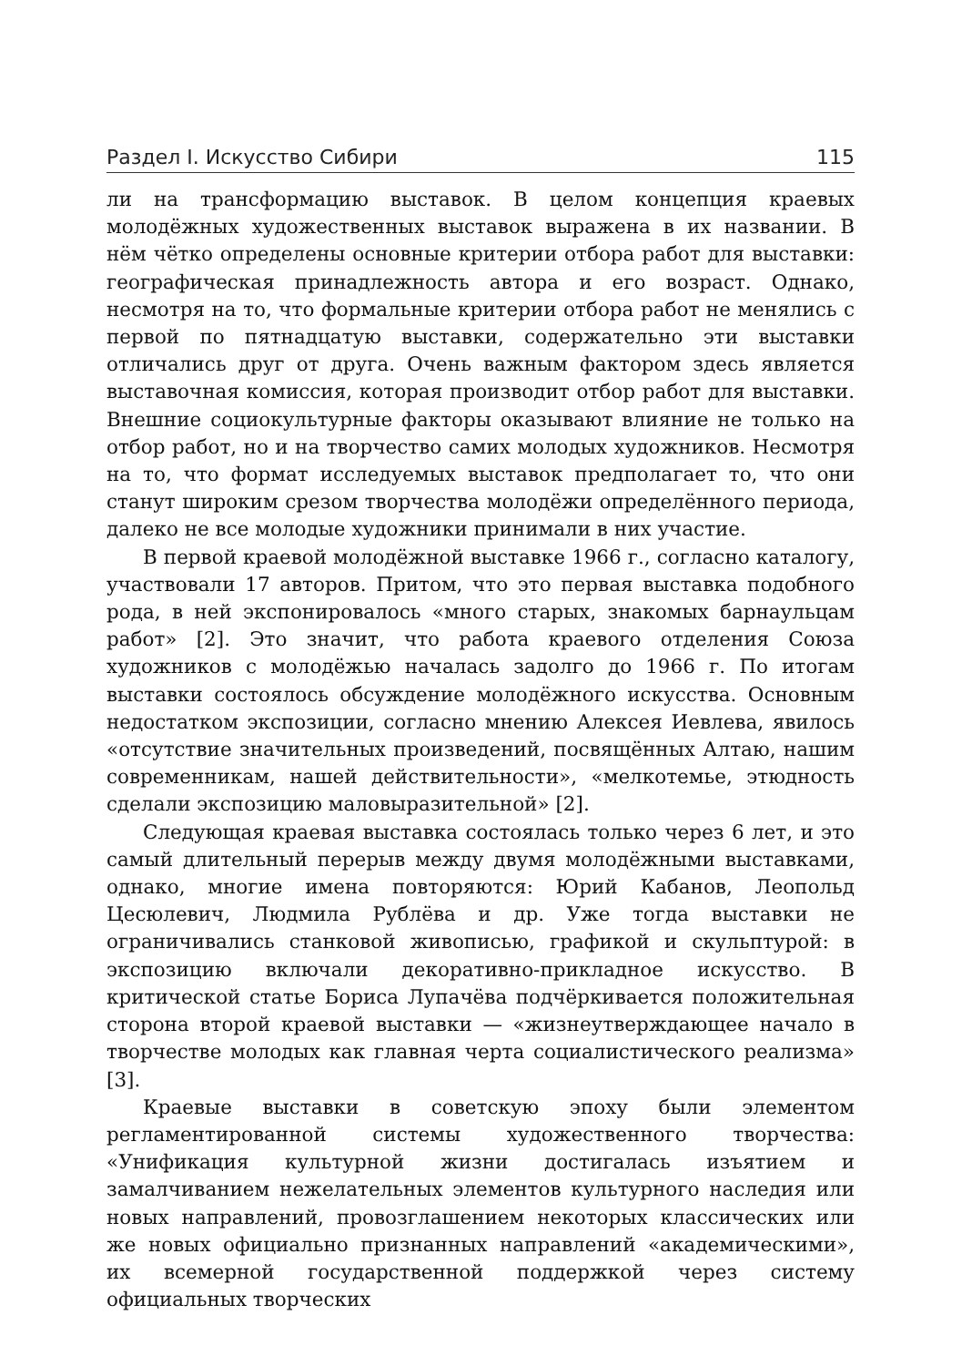Раздел I. Искусство Сибири 115
ли на трансформацию выставок. В целом концепция краевых молодёжных художественных выставок выражена в их названии. В нём чётко определены основные критерии отбора работ для выставки: географическая принадлежность автора и его возраст. Однако, несмотря на то, что формальные критерии отбора работ не менялись с первой по пятнадцатую выставки, содержательно эти выставки отличались друг от друга. Очень важным фактором здесь является выставочная комиссия, которая производит отбор работ для выставки. Внешние социокультурные факторы оказывают влияние не только на отбор работ, но и на творчество самих молодых художников. Несмотря на то, что формат исследуемых выставок предполагает то, что они станут широким срезом творчества молодёжи определённого периода, далеко не все молодые художники принимали в них участие.
В первой краевой молодёжной выставке 1966 г., согласно каталогу, участвовали 17 авторов. Притом, что это первая выставка подобного рода, в ней экспонировалось «много старых, знакомых барнаульцам работ» [2]. Это значит, что работа краевого отделения Союза художников с молодёжью началась задолго до 1966 г. По итогам выставки состоялось обсуждение молодёжного искусства. Основным недостатком экспозиции, согласно мнению Алексея Иевлева, явилось «отсутствие значительных произведений, посвящённых Алтаю, нашим современникам, нашей действительности», «мелкотемье, этюдность сделали экспозицию маловыразительной» [2].
Следующая краевая выставка состоялась только через 6 лет, и это самый длительный перерыв между двумя молодёжными выставками, однако, многие имена повторяются: Юрий Кабанов, Леопольд Цесюлевич, Людмила Рублёва и др. Уже тогда выставки не ограничивались станковой живописью, графикой и скульптурой: в экспозицию включали декоративно-прикладное искусство. В критической статье Бориса Лупачёва подчёркивается положительная сторона второй краевой выставки — «жизнеутверждающее начало в творчестве молодых как главная черта социалистического реализма» [3].
Краевые выставки в советскую эпоху были элементом регламентированной системы художественного творчества: «Унификация культурной жизни достигалась изъятием и замалчиванием нежелательных элементов культурного наследия или новых направлений, провозглашением некоторых классических или же новых официально признанных направлений «академическими», их всемерной государственной поддержкой через систему официальных творческих